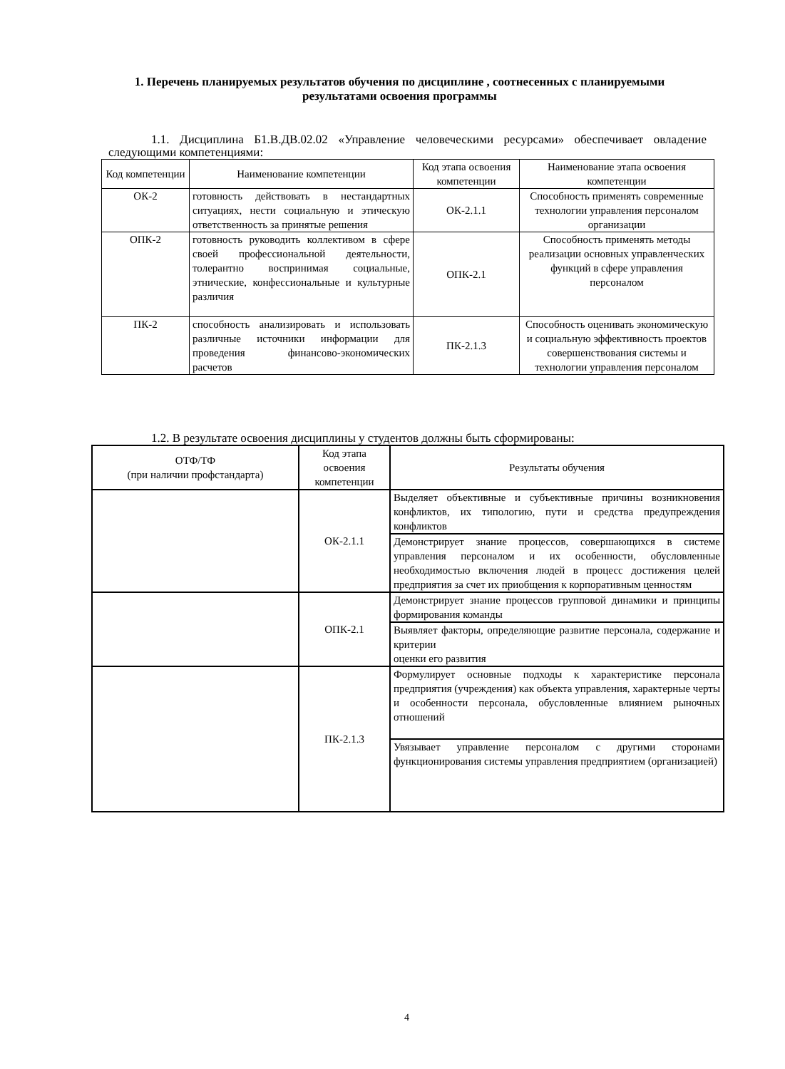1. Перечень планируемых результатов обучения по дисциплине , соотнесенных с планируемыми результатами освоения программы
1.1. Дисциплина Б1.В.ДВ.02.02 «Управление человеческими ресурсами» обеспечивает овладение следующими компетенциями:
| Код компетенции | Наименование компетенции | Код этапа освоения компетенции | Наименование этапа освоения компетенции |
| --- | --- | --- | --- |
| ОК-2 | готовность действовать в нестандартных ситуациях, нести социальную и этическую ответственность за принятые решения | ОК-2.1.1 | Способность применять современные технологии управления персоналом организации |
| ОПК-2 | готовность руководить коллективом в сфере своей профессиональной деятельности, толерантно воспринимая социальные, этнические, конфессиональные и культурные различия | ОПК-2.1 | Способность применять методы реализации основных управленческих функций в сфере управления персоналом |
| ПК-2 | способность анализировать и использовать различные источники информации для проведения финансово-экономических расчетов | ПК-2.1.3 | Способность оценивать экономическую и социальную эффективность проектов совершенствования системы и технологии управления персоналом |
1.2. В результате освоения дисциплины у студентов должны быть сформированы:
| ОТФ/ТФ (при наличии профстандарта) | Код этапа освоения компетенции | Результаты обучения |
| --- | --- | --- |
| | ОК-2.1.1 | Выделяет объективные и субъективные причины возникновения конфликтов, их типологию, пути и средства предупреждения конфликтов |
| | | Демонстрирует знание процессов, совершающихся в системе управления персоналом и их особенности, обусловленные необходимостью включения людей в процесс достижения целей предприятия за счет их приобщения к корпоративным ценностям |
| | ОПК-2.1 | Демонстрирует знание процессов групповой динамики и принципы формирования команды |
| | | Выявляет факторы, определяющие развитие персонала, содержание и критерии оценки его развития |
| | ПК-2.1.3 | Формулирует основные подходы к характеристике персонала предприятия (учреждения) как объекта управления, характерные черты и особенности персонала, обусловленные влиянием рыночных отношений |
| | | Увязывает управление персоналом с другими сторонами функционирования системы управления предприятием (организацией) |
4